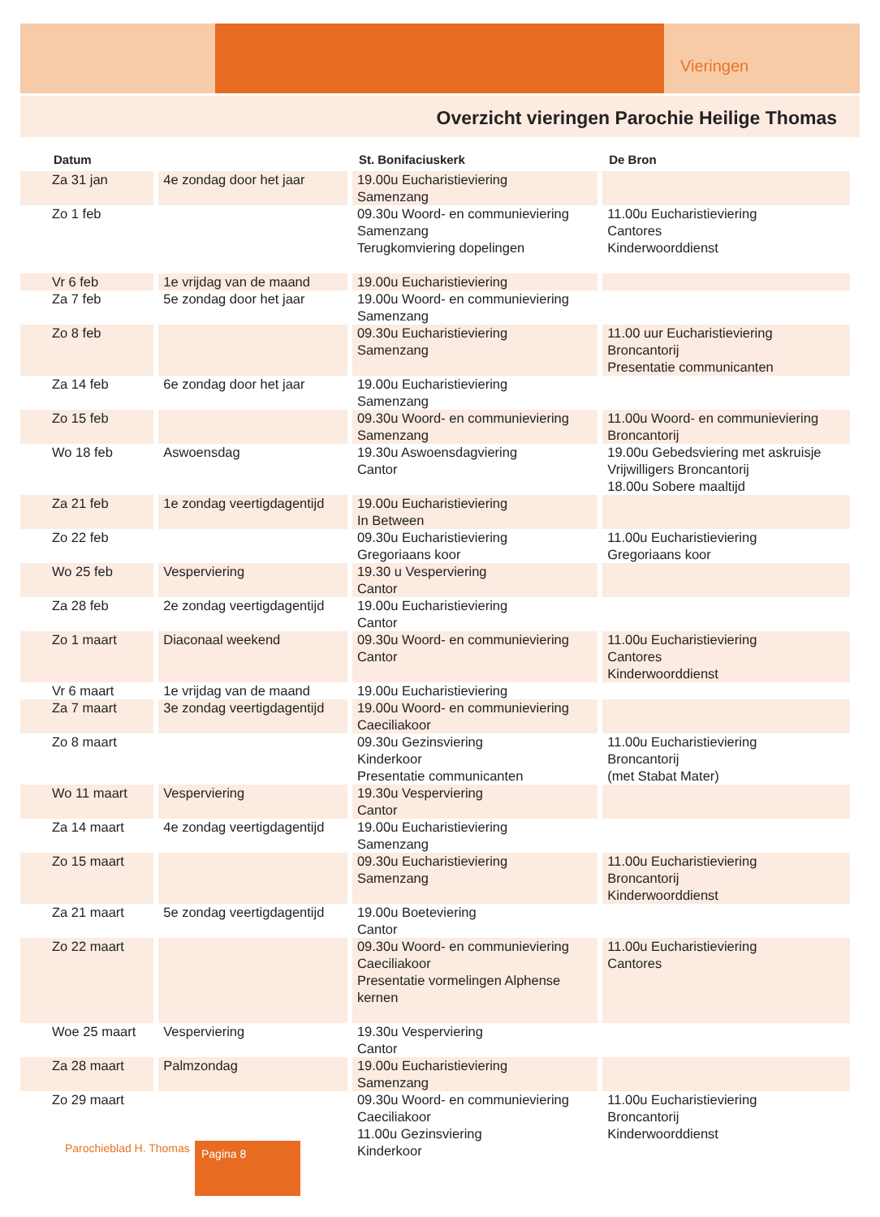Vieringen
Overzicht vieringen Parochie Heilige Thomas
| Datum | | St. Bonifaciuskerk | De Bron |
| --- | --- | --- | --- |
| Za 31 jan | 4e zondag door het jaar | 19.00u Eucharistieviering Samenzang | |
| Zo 1 feb | | 09.30u Woord- en communieviering Samenzang Terugkomviering dopelingen | 11.00u Eucharistieviering Cantores Kinderwoorddienst |
| Vr 6 feb | 1e vrijdag van de maand | 19.00u Eucharistieviering | |
| Za 7 feb | 5e zondag door het jaar | 19.00u Woord- en communieviering Samenzang | |
| Zo 8 feb | | 09.30u Eucharistieviering Samenzang | 11.00 uur Eucharistieviering Broncantorij Presentatie communicanten |
| Za 14 feb | 6e zondag door het jaar | 19.00u Eucharistieviering Samenzang | |
| Zo 15 feb | | 09.30u Woord- en communieviering Samenzang | 11.00u Woord- en communieviering Broncantorij |
| Wo 18 feb | Aswoensdag | 19.30u Aswoensdagviering Cantor | 19.00u Gebedsviering met askruisje Vrijwilligers Broncantorij 18.00u Sobere maaltijd |
| Za 21 feb | 1e zondag veertigdagentijd | 19.00u Eucharistieviering In Between | |
| Zo 22 feb | | 09.30u Eucharistieviering Gregoriaans koor | 11.00u Eucharistieviering Gregoriaans koor |
| Wo 25 feb | Vesperviering | 19.30 u Vesperviering Cantor | |
| Za 28 feb | 2e zondag veertigdagentijd | 19.00u Eucharistieviering Cantor | |
| Zo 1 maart | Diaconaal weekend | 09.30u Woord- en communieviering Cantor | 11.00u Eucharistieviering Cantores Kinderwoorddienst |
| Vr 6 maart | 1e vrijdag van de maand | 19.00u Eucharistieviering | |
| Za 7 maart | 3e zondag veertigdagentijd | 19.00u Woord- en communieviering Caeciliakoor | |
| Zo 8 maart | | 09.30u Gezinsviering Kinderkoor Presentatie communicanten | 11.00u Eucharistieviering Broncantorij (met Stabat Mater) |
| Wo 11 maart | Vesperviering | 19.30u Vesperviering Cantor | |
| Za 14 maart | 4e zondag veertigdagentijd | 19.00u Eucharistieviering Samenzang | |
| Zo 15 maart | | 09.30u Eucharistieviering Samenzang | 11.00u Eucharistieviering Broncantorij Kinderwoorddienst |
| Za 21 maart | 5e zondag veertigdagentijd | 19.00u Boeteviering Cantor | |
| Zo 22 maart | | 09.30u Woord- en communieviering Caeciliakoor Presentatie vormelingen Alphense kernen | 11.00u Eucharistieviering Cantores |
| Woe 25 maart | Vesperviering | 19.30u Vesperviering Cantor | |
| Za 28 maart | Palmzondag | 19.00u Eucharistieviering Samenzang | |
| Zo 29 maart | | 09.30u Woord- en communieviering Caeciliakoor 11.00u Gezinsviering Kinderkoor | 11.00u Eucharistieviering Broncantorij Kinderwoorddienst |
Parochieblad H. Thomas Pagina 8